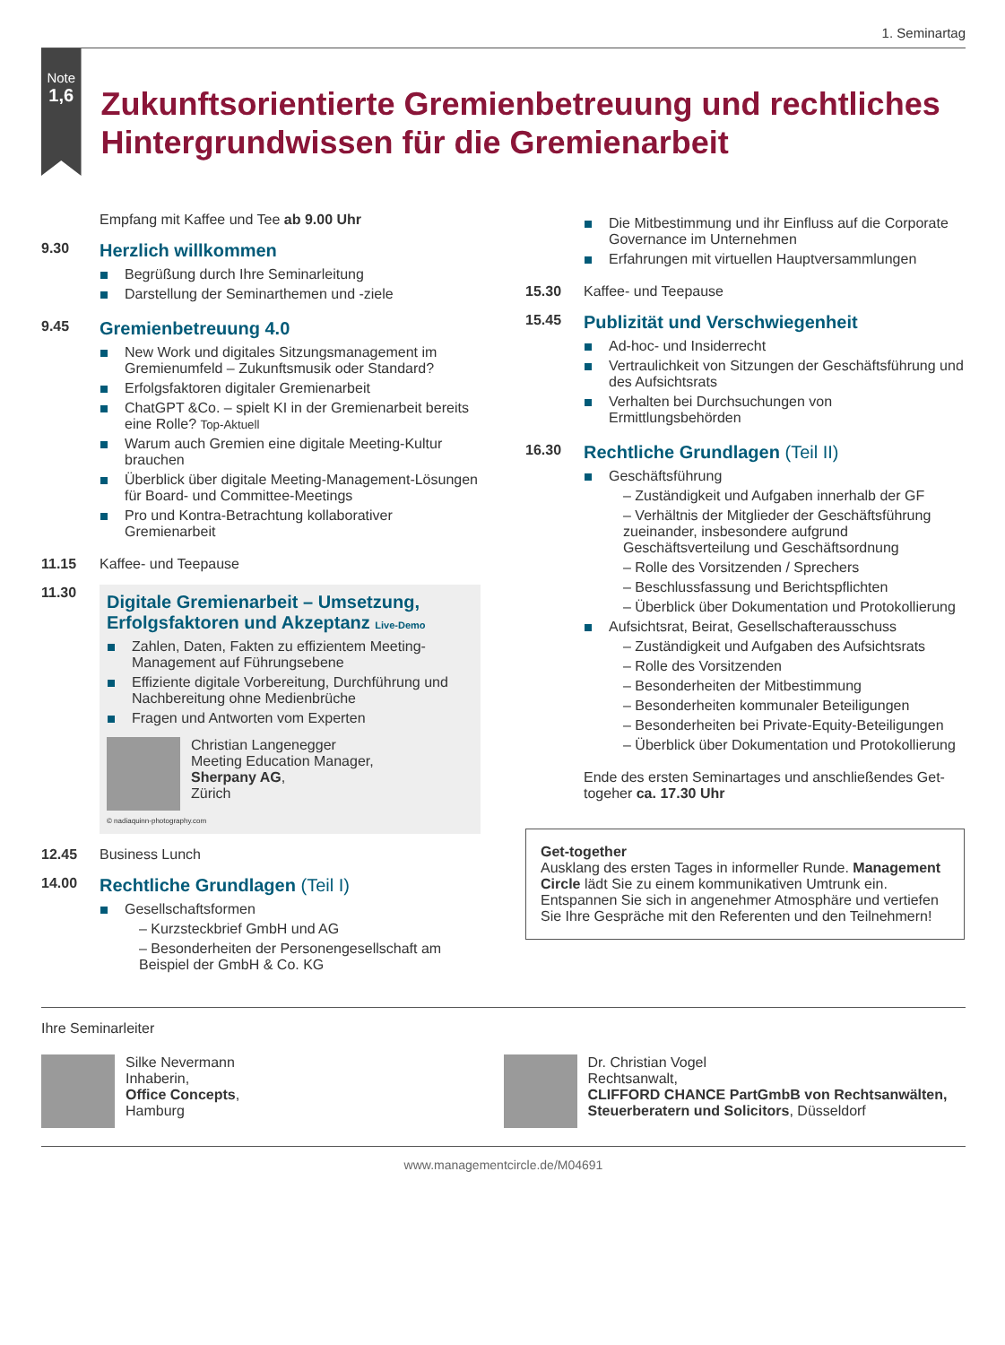1. Seminartag
Note
1,6
Zukunftsorientierte Gremienbetreuung und rechtliches Hintergrundwissen für die Gremienarbeit
Empfang mit Kaffee und Tee ab 9.00 Uhr
9.30
Herzlich willkommen
Begrüßung durch Ihre Seminarleitung
Darstellung der Seminarthemen und -ziele
9.45
Gremienbetreuung 4.0
New Work und digitales Sitzungsmanagement im Gremienumfeld – Zukunftsmusik oder Standard?
Erfolgsfaktoren digitaler Gremienarbeit
ChatGPT &Co. – spielt KI in der Gremienarbeit bereits eine Rolle? Top-Aktuell
Warum auch Gremien eine digitale Meeting-Kultur brauchen
Überblick über digitale Meeting-Management-Lösungen für Board- und Committee-Meetings
Pro und Kontra-Betrachtung kollaborativer Gremienarbeit
11.15 Kaffee- und Teepause
11.30
Digitale Gremienarbeit – Umsetzung, Erfolgsfaktoren und Akzeptanz Live-Demo
Zahlen, Daten, Fakten zu effizientem Meeting-Management auf Führungsebene
Effiziente digitale Vorbereitung, Durchführung und Nachbereitung ohne Medienbrüche
Fragen und Antworten vom Experten
Christian Langenegger
Meeting Education Manager,
Sherpany AG,
Zürich
© nadiaquinn-photography.com
12.45 Business Lunch
14.00
Rechtliche Grundlagen (Teil I)
Gesellschaftsformen
– Kurzsteckbrief GmbH und AG
– Besonderheiten der Personengesellschaft am Beispiel der GmbH & Co. KG
Die Mitbestimmung und ihr Einfluss auf die Corporate Governance im Unternehmen
Erfahrungen mit virtuellen Hauptversammlungen
15.30 Kaffee- und Teepause
15.45
Publizität und Verschwiegenheit
Ad-hoc- und Insiderrecht
Vertraulichkeit von Sitzungen der Geschäftsführung und des Aufsichtsrats
Verhalten bei Durchsuchungen von Ermittlungsbehörden
16.30
Rechtliche Grundlagen (Teil II)
Geschäftsführung
– Zuständigkeit und Aufgaben innerhalb der GF
– Verhältnis der Mitglieder der Geschäftsführung zueinander, insbesondere aufgrund Geschäftsverteilung und Geschäftsordnung
– Rolle des Vorsitzenden / Sprechers
– Beschlussfassung und Berichtspflichten
– Überblick über Dokumentation und Protokollierung
Aufsichtsrat, Beirat, Gesellschafterausschuss
– Zuständigkeit und Aufgaben des Aufsichtsrats
– Rolle des Vorsitzenden
– Besonderheiten der Mitbestimmung
– Besonderheiten kommunaler Beteiligungen
– Besonderheiten bei Private-Equity-Beteiligungen
– Überblick über Dokumentation und Protokollierung
Ende des ersten Seminartages und anschließendes Get-togeher ca. 17.30 Uhr
Get-together
Ausklang des ersten Tages in informeller Runde. Management Circle lädt Sie zu einem kommunikativen Umtrunk ein. Entspannen Sie sich in angenehmer Atmosphäre und vertiefen Sie Ihre Gespräche mit den Referenten und den Teilnehmern!
Ihre Seminarleiter
Silke Nevermann
Inhaberin,
Office Concepts,
Hamburg
Dr. Christian Vogel
Rechtsanwalt,
CLIFFORD CHANCE PartGmbB von Rechtsanwälten, Steuerberatern und Solicitors, Düsseldorf
www.managementcircle.de/M04691